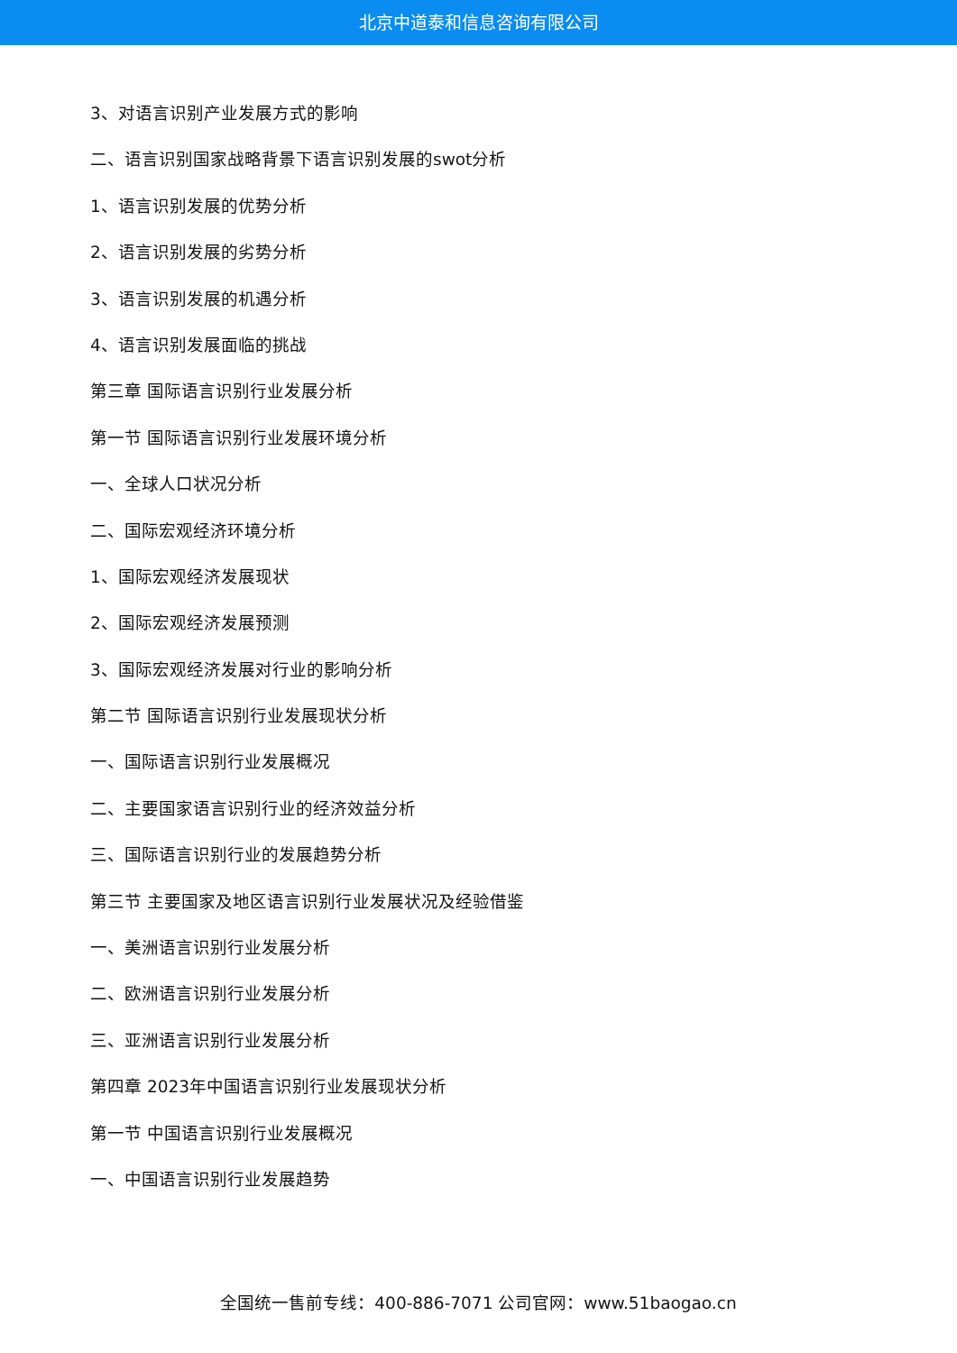北京中道泰和信息咨询有限公司
3、对语言识别产业发展方式的影响
二、语言识别国家战略背景下语言识别发展的swot分析
1、语言识别发展的优势分析
2、语言识别发展的劣势分析
3、语言识别发展的机遇分析
4、语言识别发展面临的挑战
第三章 国际语言识别行业发展分析
第一节 国际语言识别行业发展环境分析
一、全球人口状况分析
二、国际宏观经济环境分析
1、国际宏观经济发展现状
2、国际宏观经济发展预测
3、国际宏观经济发展对行业的影响分析
第二节 国际语言识别行业发展现状分析
一、国际语言识别行业发展概况
二、主要国家语言识别行业的经济效益分析
三、国际语言识别行业的发展趋势分析
第三节 主要国家及地区语言识别行业发展状况及经验借鉴
一、美洲语言识别行业发展分析
二、欧洲语言识别行业发展分析
三、亚洲语言识别行业发展分析
第四章 2023年中国语言识别行业发展现状分析
第一节 中国语言识别行业发展概况
一、中国语言识别行业发展趋势
全国统一售前专线：400-886-7071 公司官网：www.51baogao.cn